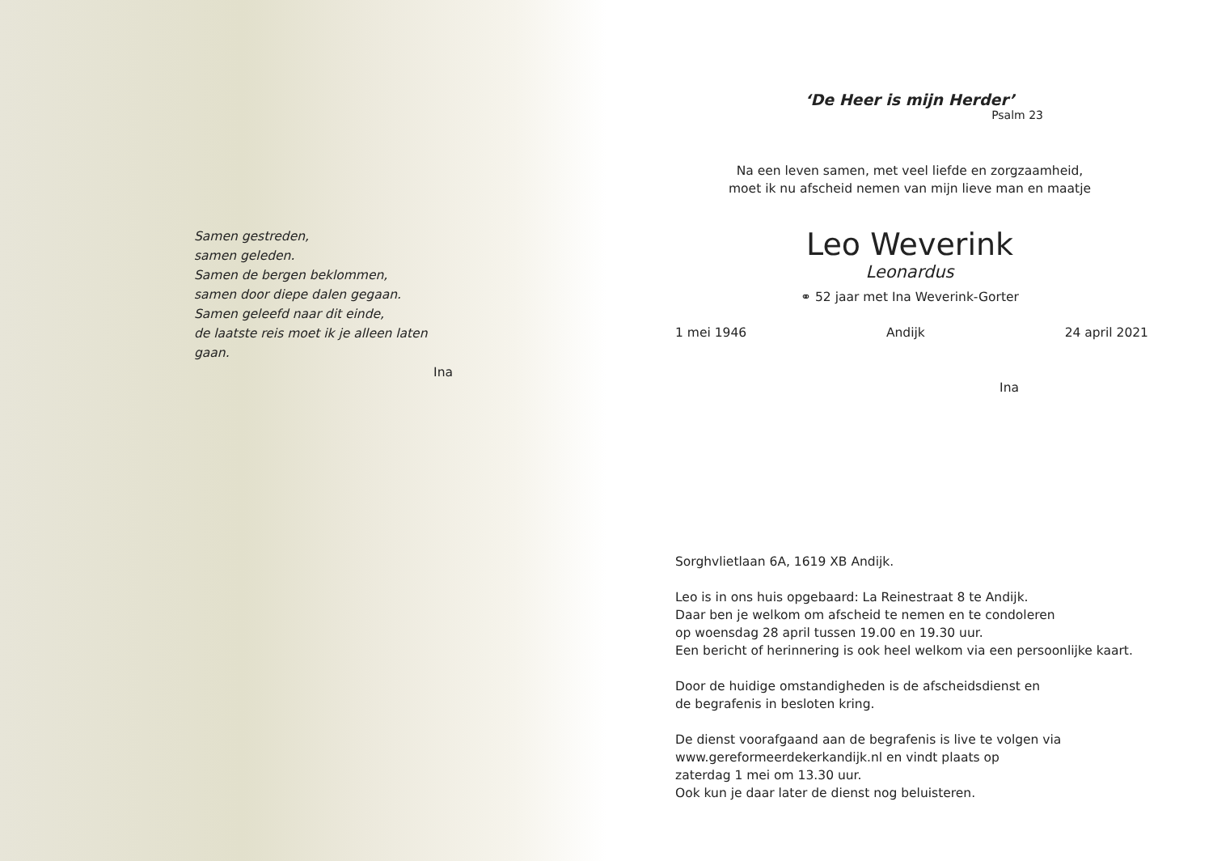Samen gestreden,
samen geleden.
Samen de bergen beklommen,
samen door diepe dalen gegaan.
Samen geleefd naar dit einde,
de laatste reis moet ik je alleen laten gaan.
Ina
‘De Heer is mijn Herder’
Psalm 23
Na een leven samen, met veel liefde en zorgzaamheid,
moet ik nu afscheid nemen van mijn lieve man en maatje
Leo Weverink
Leonardus
⚭ 52 jaar met Ina Weverink-Gorter
1 mei 1946 Andijk 24 april 2021
Ina
Sorghvlietlaan 6A, 1619 XB Andijk.
Leo is in ons huis opgebaard: La Reinestraat 8 te Andijk.
Daar ben je welkom om afscheid te nemen en te condoleren
op woensdag 28 april tussen 19.00 en 19.30 uur.
Een bericht of herinnering is ook heel welkom via een persoonlijke kaart.
Door de huidige omstandigheden is de afscheidsdienst en
de begrafenis in besloten kring.
De dienst voorafgaand aan de begrafenis is live te volgen via
www.gereformeerdekerkandijk.nl en vindt plaats op
zaterdag 1 mei om 13.30 uur.
Ook kun je daar later de dienst nog beluisteren.